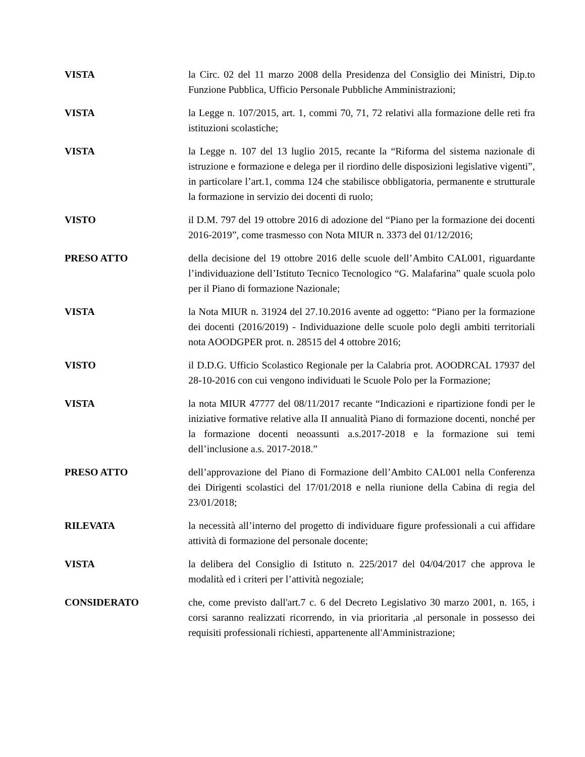VISTA la Circ. 02 del 11 marzo 2008 della Presidenza del Consiglio dei Ministri, Dip.to Funzione Pubblica, Ufficio Personale Pubbliche Amministrazioni;
VISTA la Legge n. 107/2015, art. 1, commi 70, 71, 72 relativi alla formazione delle reti fra istituzioni scolastiche;
VISTA la Legge n. 107 del 13 luglio 2015, recante la “Riforma del sistema nazionale di istruzione e formazione e delega per il riordino delle disposizioni legislative vigenti”, in particolare l’art.1, comma 124 che stabilisce obbligatoria, permanente e strutturale la formazione in servizio dei docenti di ruolo;
VISTO il D.M. 797 del 19 ottobre 2016 di adozione del “Piano per la formazione dei docenti 2016-2019”, come trasmesso con Nota MIUR n. 3373 del 01/12/2016;
PRESO ATTO della decisione del 19 ottobre 2016 delle scuole dell’Ambito CAL001, riguardante l’individuazione dell’Istituto Tecnico Tecnologico “G. Malafarina” quale scuola polo per il Piano di formazione Nazionale;
VISTA la Nota MIUR n. 31924 del 27.10.2016 avente ad oggetto: “Piano per la formazione dei docenti (2016/2019) - Individuazione delle scuole polo degli ambiti territoriali nota AOODGPER prot. n. 28515 del 4 ottobre 2016;
VISTO il D.D.G. Ufficio Scolastico Regionale per la Calabria prot. AOODRCAL 17937 del 28-10-2016 con cui vengono individuati le Scuole Polo per la Formazione;
VISTA la nota MIUR 47777 del 08/11/2017 recante “Indicazioni e ripartizione fondi per le iniziative formative relative alla II annualità Piano di formazione docenti, nonché per la formazione docenti neoassunti a.s.2017-2018 e la formazione sui temi dell’inclusione a.s. 2017-2018.”
PRESO ATTO dell’approvazione del Piano di Formazione dell’Ambito CAL001 nella Conferenza dei Dirigenti scolastici del 17/01/2018 e nella riunione della Cabina di regia del 23/01/2018;
RILEVATA la necessità all’interno del progetto di individuare figure professionali a cui affidare attività di formazione del personale docente;
VISTA la delibera del Consiglio di Istituto n. 225/2017 del 04/04/2017 che approva le modalità ed i criteri per l’attività negoziale;
CONSIDERATO che, come previsto dall'art.7 c. 6 del Decreto Legislativo 30 marzo 2001, n. 165, i corsi saranno realizzati ricorrendo, in via prioritaria ,al personale in possesso dei requisiti professionali richiesti, appartenente all'Amministrazione;